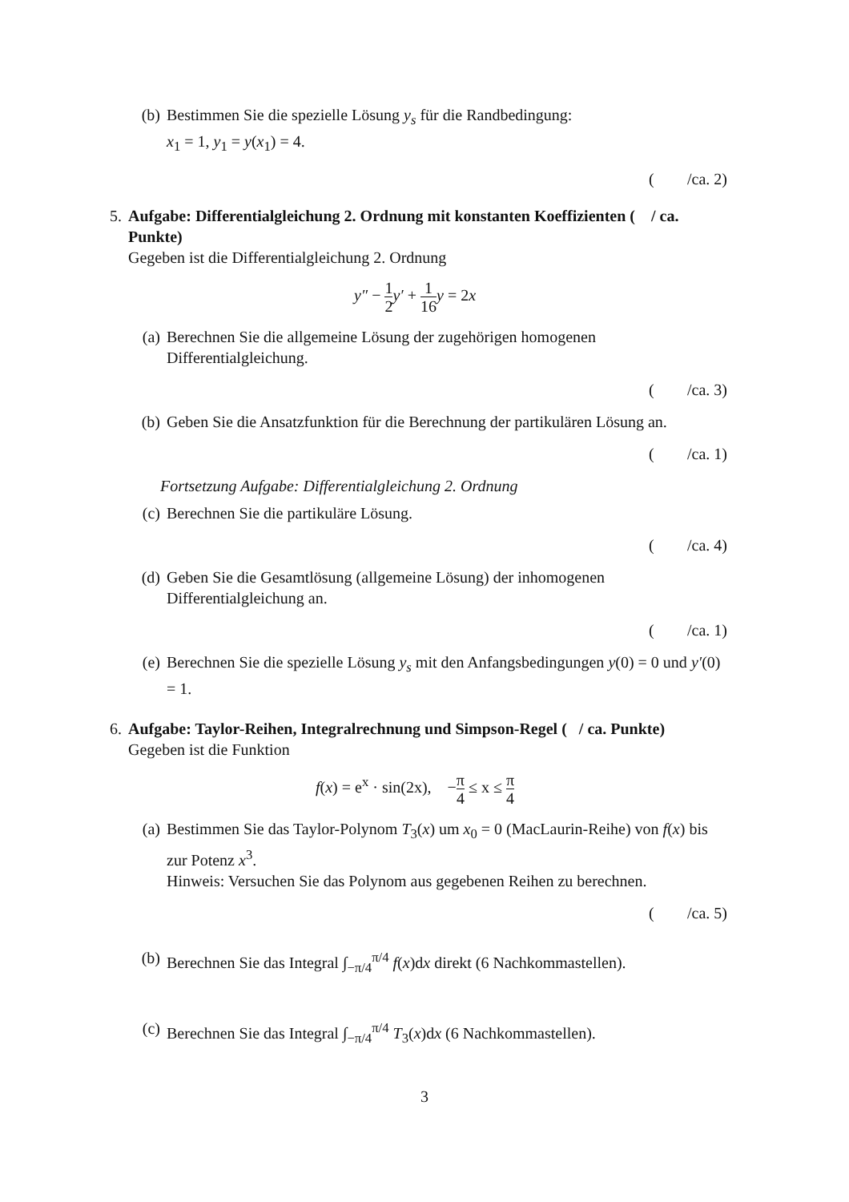(b) Bestimmen Sie die spezielle Lösung y<sub>s</sub> für die Randbedingung:
x<sub>1</sub> = 1, y<sub>1</sub> = y(x<sub>1</sub>) = 4.
(/ca. 2)
5. Aufgabe: Differentialgleichung 2. Ordnung mit konstanten Koeffizienten ( / ca. Punkte)
Gegeben ist die Differentialgleichung 2. Ordnung
y″ − 1 2 y′ + 1 16 y = 2x
(a) Berechnen Sie die allgemeine Lösung der zugehörigen homogenen Differentialgleichung.
(/ca. 3)
(b) Geben Sie die Ansatzfunktion für die Berechnung der partikulären Lösung an.
(/ca. 1)
Fortsetzung Aufgabe: Differentialgleichung 2. Ordnung
(c) Berechnen Sie die partikuläre Lösung.
(/ca. 4)
(d) Geben Sie die Gesamtlösung (allgemeine Lösung) der inhomogenen Differentialgleichung an.
(/ca. 1)
(e) Berechnen Sie die spezielle Lösung y<sub>s</sub> mit den Anfangsbedingungen y(0) = 0 und y′(0) = 1.
6. Aufgabe: Taylor-Reihen, Integralrechnung und Simpson-Regel ( / ca. Punkte)
Gegeben ist die Funktion
f(x) = e<sup>x</sup> · sin(2x), −π 4 ≤ x ≤ π 4
(a) Bestimmen Sie das Taylor-Polynom T<sub>3</sub>(x) um x<sub>0</sub> = 0 (MacLaurin-Reihe) von f(x) bis zur Potenz x<sup>3</sup>.
Hinweis: Versuchen Sie das Polynom aus gegebenen Reihen zu berechnen.
(/ca. 5)
(b) Berechnen Sie das Integral ∫<sub>−π/4</sub><sup>π/4</sup> f(x)dx direkt (6 Nachkommastellen).
(c) Berechnen Sie das Integral ∫<sub>−π/4</sub><sup>π/4</sup> T<sub>3</sub>(x)dx (6 Nachkommastellen).
3